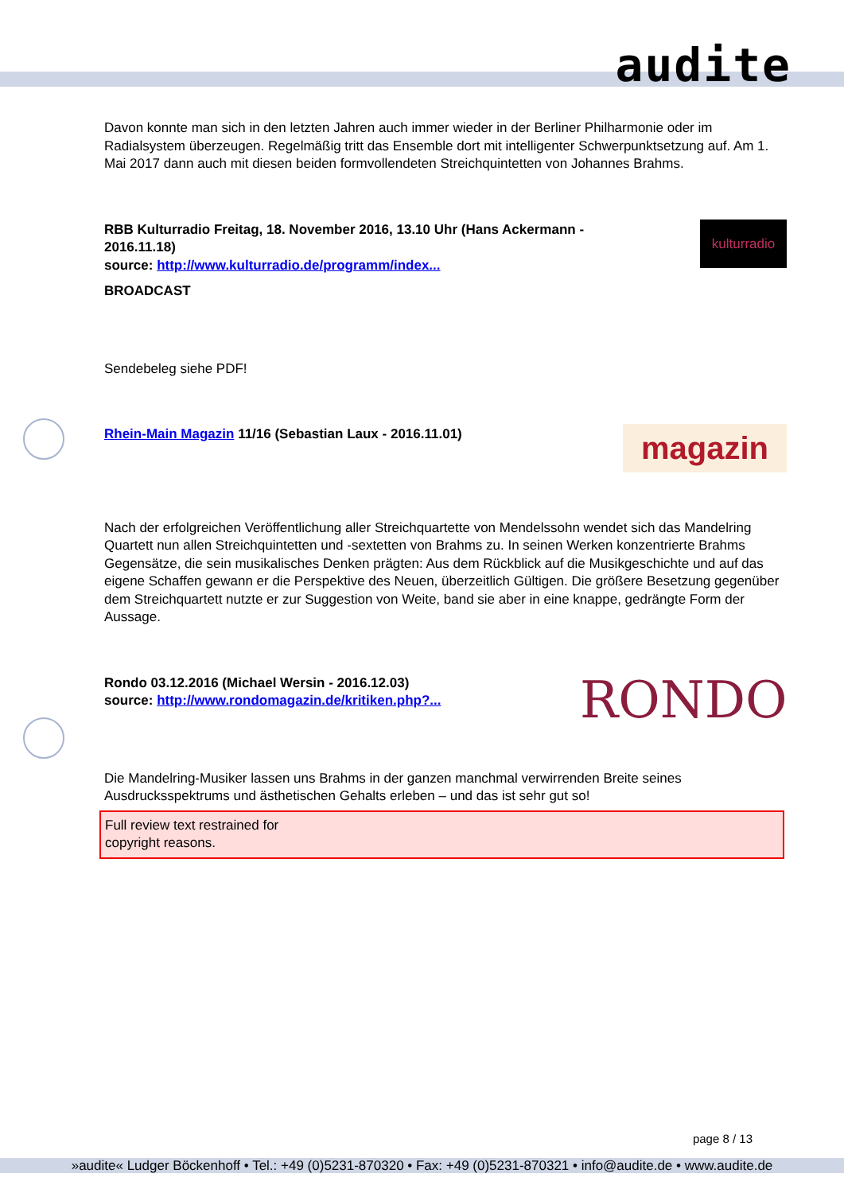audite
kulturradio
magazin
RONDO
Davon konnte man sich in den letzten Jahren auch immer wieder in der Berliner Philharmonie oder im Radialsystem überzeugen. Regelmäßig tritt das Ensemble dort mit intelligenter Schwerpunktsetzung auf. Am 1. Mai 2017 dann auch mit diesen beiden formvollendeten Streichquintetten von Johannes Brahms.
RBB Kulturradio Freitag, 18. November 2016, 13.10 Uhr (Hans Ackermann - 2016.11.18)
source: http://www.kulturradio.de/programm/index...
BROADCAST
Sendebeleg siehe PDF!
Rhein-Main Magazin 11/16 (Sebastian Laux - 2016.11.01)
Nach der erfolgreichen Veröffentlichung aller Streichquartette von Mendelssohn wendet sich das Mandelring Quartett nun allen Streichquintetten und -sextetten von Brahms zu. In seinen Werken konzentrierte Brahms Gegensätze, die sein musikalisches Denken prägten: Aus dem Rückblick auf die Musikgeschichte und auf das eigene Schaffen gewann er die Perspektive des Neuen, überzeitlich Gültigen. Die größere Besetzung gegenüber dem Streichquartett nutzte er zur Suggestion von Weite, band sie aber in eine knappe, gedrängte Form der Aussage.
Rondo 03.12.2016 (Michael Wersin - 2016.12.03)
source: http://www.rondomagazin.de/kritiken.php?...
Die Mandelring-Musiker lassen uns Brahms in der ganzen manchmal verwirrenden Breite seines Ausdrucksspektrums und ästhetischen Gehalts erleben – und das ist sehr gut so!
Full review text restrained for
copyright reasons.
page 8 / 13
»audite« Ludger Böckenhoff • Tel.: +49 (0)5231-870320 • Fax: +49 (0)5231-870321 • info@audite.de • www.audite.de